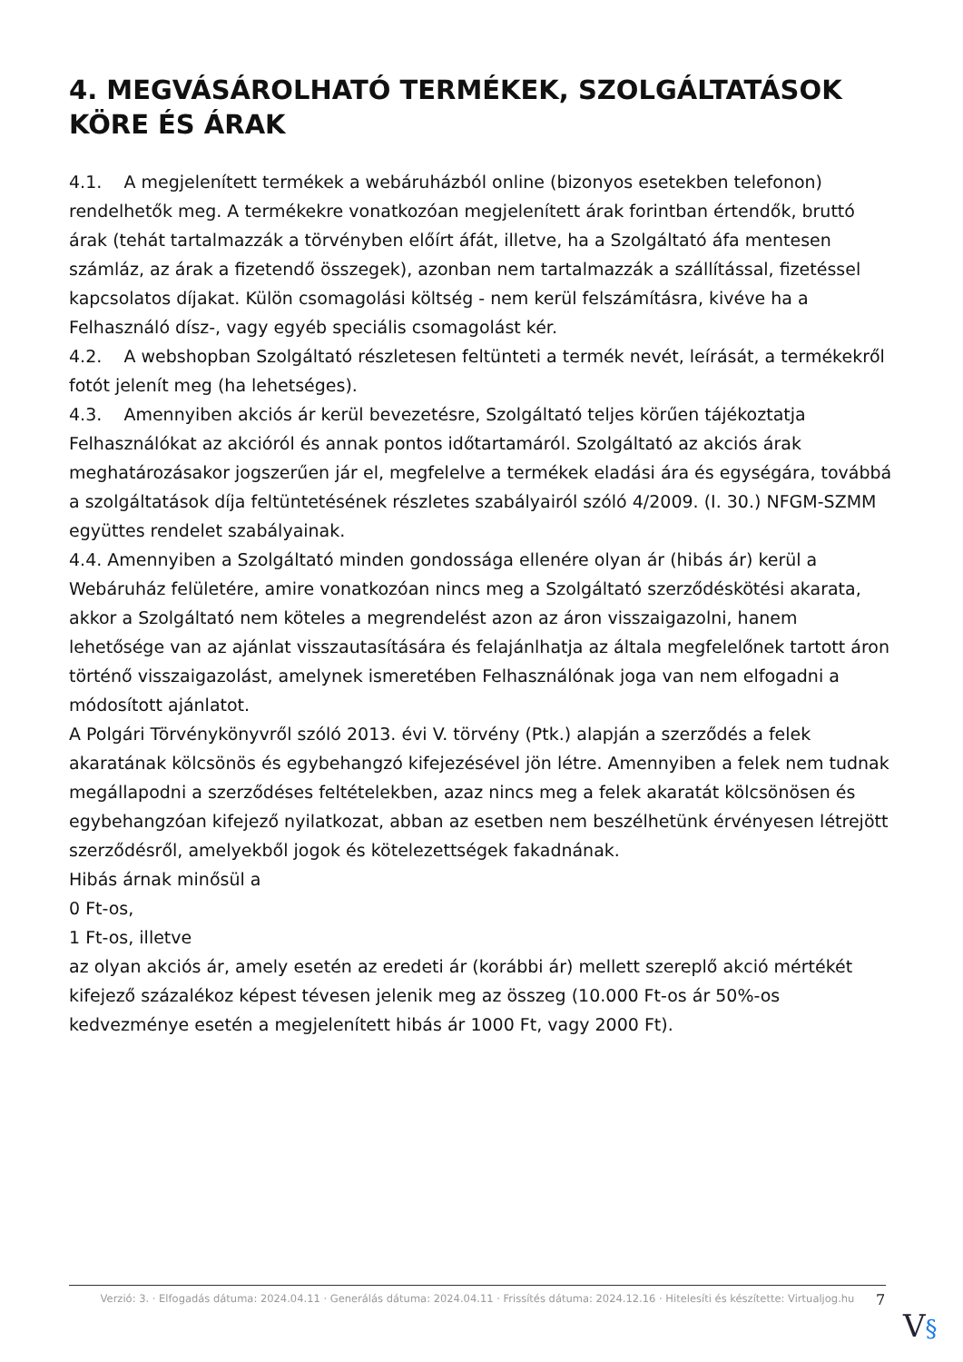4. MEGVÁSÁROLHATÓ TERMÉKEK, SZOLGÁLTATÁSOK KÖRE ÉS ÁRAK
4.1. A megjelenített termékek a webáruházból online (bizonyos esetekben telefonon) rendelhetők meg. A termékekre vonatkozóan megjelenített árak forintban értendők, bruttó árak (tehát tartalmazzák a törvényben előírt áfát, illetve, ha a Szolgáltató áfa mentesen számláz, az árak a fizetendő összegek), azonban nem tartalmazzák a szállítással, fizetéssel kapcsolatos díjakat. Külön csomagolási költség - nem kerül felszámításra, kivéve ha a Felhasználó dísz-, vagy egyéb speciális csomagolást kér.
4.2. A webshopban Szolgáltató részletesen feltünteti a termék nevét, leírását, a termékekről fotót jelenít meg (ha lehetséges).
4.3. Amennyiben akciós ár kerül bevezetésre, Szolgáltató teljes körűen tájékoztatja Felhasználókat az akcióról és annak pontos időtartamáról. Szolgáltató az akciós árak meghatározásakor jogszerűen jár el, megfelelve a termékek eladási ára és egységára, továbbá a szolgáltatások díja feltüntetésének részletes szabályairól szóló 4/2009. (I. 30.) NFGM-SZMM együttes rendelet szabályainak.
4.4. Amennyiben a Szolgáltató minden gondossága ellenére olyan ár (hibás ár) kerül a Webáruház felületére, amire vonatkozóan nincs meg a Szolgáltató szerződéskötési akarata, akkor a Szolgáltató nem köteles a megrendelést azon az áron visszaigazolni, hanem lehetősége van az ajánlat visszautasítására és felajánlhatja az általa megfelelőnek tartott áron történő visszaigazolást, amelynek ismeretében Felhasználónak joga van nem elfogadni a módosított ajánlatot.
A Polgári Törvénykönyvről szóló 2013. évi V. törvény (Ptk.) alapján a szerződés a felek akaratának kölcsönös és egybehangzó kifejezésével jön létre. Amennyiben a felek nem tudnak megállapodni a szerződéses feltételekben, azaz nincs meg a felek akaratát kölcsönösen és egybehangzóan kifejező nyilatkozat, abban az esetben nem beszélhetünk érvényesen létrejött szerződésről, amelyekből jogok és kötelezettségek fakadnának.
Hibás árnak minősül a
0 Ft-os,
1 Ft-os, illetve
az olyan akciós ár, amely esetén az eredeti ár (korábbi ár) mellett szereplő akció mértékét kifejező százalékoz képest tévesen jelenik meg az összeg (10.000 Ft-os ár 50%-os kedvezménye esetén a megjelenített hibás ár 1000 Ft, vagy 2000 Ft).
Verzió: 3. · Elfogadás dátuma: 2024.04.11 · Generálás dátuma: 2024.04.11 · Frissítés dátuma: 2024.12.16 · Hitelesíti és készítette: Virtualjog.hu
7
V§